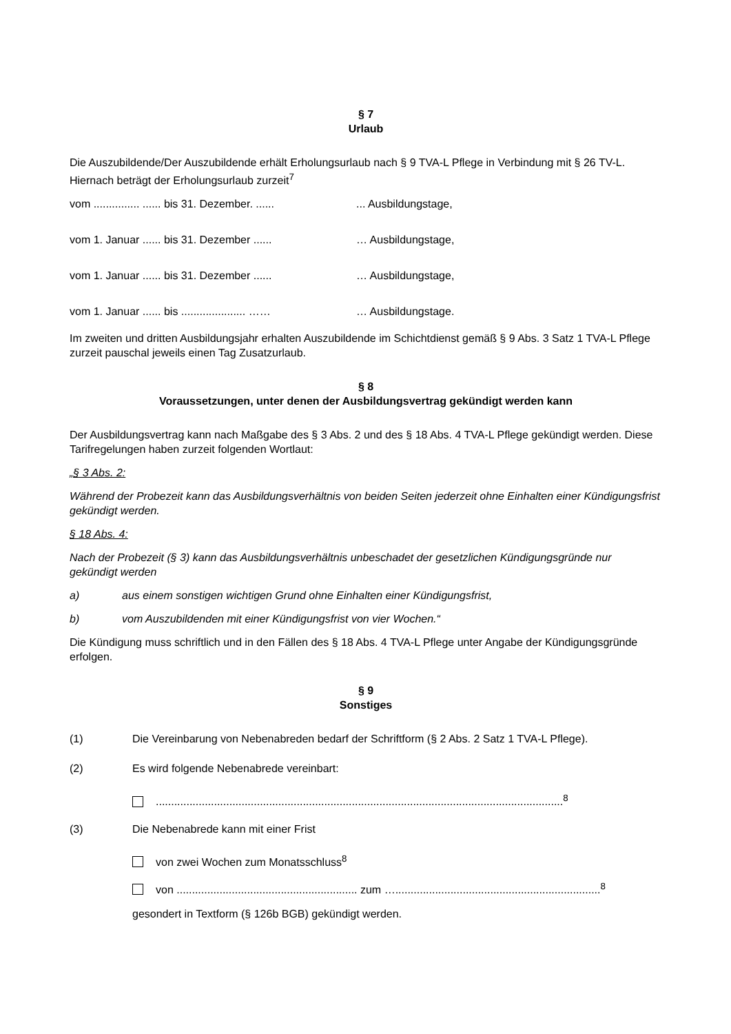§ 7
Urlaub
Die Auszubildende/Der Auszubildende erhält Erholungsurlaub nach § 9 TVA-L Pflege in Verbindung mit § 26 TV-L. Hiernach beträgt der Erholungsurlaub zurzeit<sup>7</sup>
vom ............... ...... bis 31. Dezember. ......... Ausbildungstage,
vom 1. Januar ...... bis 31. Dezember ...... … Ausbildungstage,
vom 1. Januar ...... bis 31. Dezember ...... … Ausbildungstage,
vom 1. Januar ...... bis ..................... …… … Ausbildungstage.
Im zweiten und dritten Ausbildungsjahr erhalten Auszubildende im Schichtdienst gemäß § 9 Abs. 3 Satz 1 TVA-L Pflege zurzeit pauschal jeweils einen Tag Zusatzurlaub.
§ 8
Voraussetzungen, unter denen der Ausbildungsvertrag gekündigt werden kann
Der Ausbildungsvertrag kann nach Maßgabe des § 3 Abs. 2 und des § 18 Abs. 4 TVA-L Pflege gekündigt werden. Diese Tarifregelungen haben zurzeit folgenden Wortlaut:
„§ 3 Abs. 2:
Während der Probezeit kann das Ausbildungsverhältnis von beiden Seiten jederzeit ohne Einhalten einer Kündigungsfrist gekündigt werden.
§ 18 Abs. 4:
Nach der Probezeit (§ 3) kann das Ausbildungsverhältnis unbeschadet der gesetzlichen Kündigungsgründe nur gekündigt werden
a) aus einem sonstigen wichtigen Grund ohne Einhalten einer Kündigungsfrist,
b) vom Auszubildenden mit einer Kündigungsfrist von vier Wochen.“
Die Kündigung muss schriftlich und in den Fällen des § 18 Abs. 4 TVA-L Pflege unter Angabe der Kündigungsgründe erfolgen.
§ 9
Sonstiges
(1) Die Vereinbarung von Nebenabreden bedarf der Schriftform (§ 2 Abs. 2 Satz 1 TVA-L Pflege).
(2) Es wird folgende Nebenabrede vereinbart:
.....................................................................................................................................<sup>8</sup>
(3) Die Nebenabrede kann mit einer Frist
von zwei Wochen zum Monatsschluss<sup>8</sup>
von ........................................................... zum …...................................................................<sup>8</sup>
gesondert in Textform (§ 126b BGB) gekündigt werden.